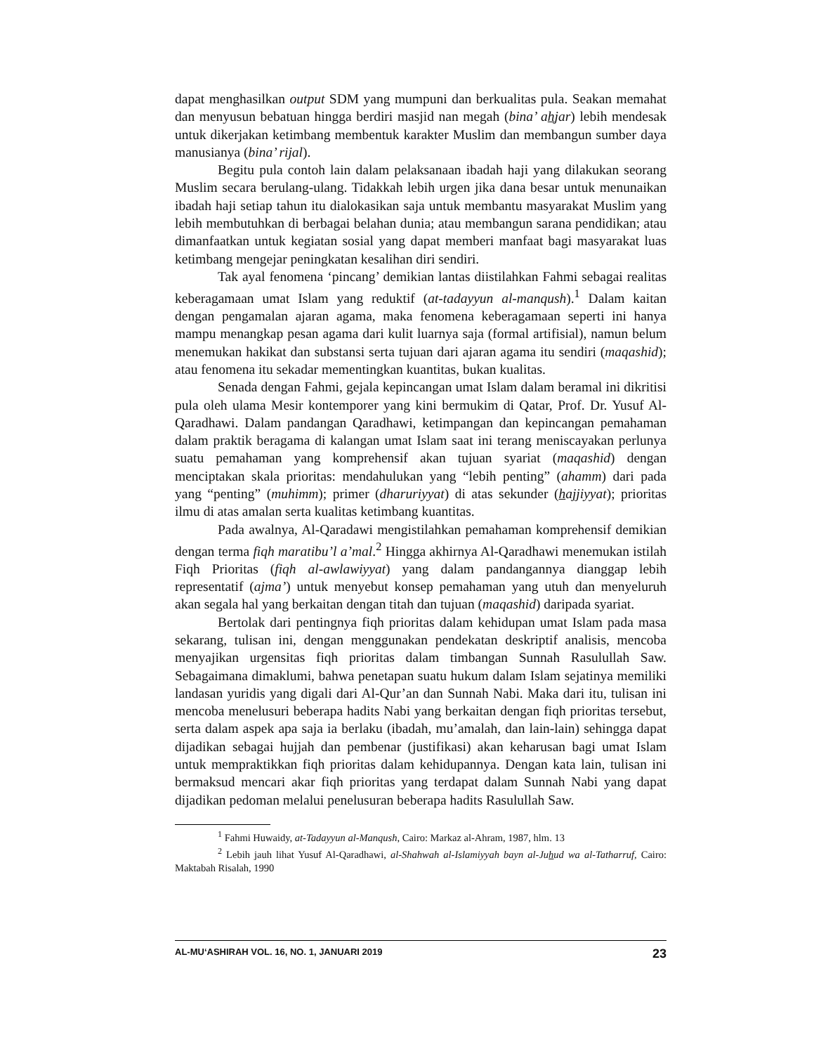dapat menghasilkan output SDM yang mumpuni dan berkualitas pula. Seakan memahat dan menyusun bebatuan hingga berdiri masjid nan megah (bina’ ahjar) lebih mendesak untuk dikerjakan ketimbang membentuk karakter Muslim dan membangun sumber daya manusianya (bina’ rijal).
Begitu pula contoh lain dalam pelaksanaan ibadah haji yang dilakukan seorang Muslim secara berulang-ulang. Tidakkah lebih urgen jika dana besar untuk menunaikan ibadah haji setiap tahun itu dialokasikan saja untuk membantu masyarakat Muslim yang lebih membutuhkan di berbagai belahan dunia; atau membangun sarana pendidikan; atau dimanfaatkan untuk kegiatan sosial yang dapat memberi manfaat bagi masyarakat luas ketimbang mengejar peningkatan kesalihan diri sendiri.
Tak ayal fenomena ‘pincang’ demikian lantas diistilahkan Fahmi sebagai realitas keberagamaan umat Islam yang reduktif (at-tadayyun al-manqush).<sup>1</sup> Dalam kaitan dengan pengamalan ajaran agama, maka fenomena keberagamaan seperti ini hanya mampu menangkap pesan agama dari kulit luarnya saja (formal artifisial), namun belum menemukan hakikat dan substansi serta tujuan dari ajaran agama itu sendiri (maqashid); atau fenomena itu sekadar mementingkan kuantitas, bukan kualitas.
Senada dengan Fahmi, gejala kepincangan umat Islam dalam beramal ini dikritisi pula oleh ulama Mesir kontemporer yang kini bermukim di Qatar, Prof. Dr. Yusuf Al-Qaradhawi. Dalam pandangan Qaradhawi, ketimpangan dan kepincangan pemahaman dalam praktik beragama di kalangan umat Islam saat ini terang meniscayakan perlunya suatu pemahaman yang komprehensif akan tujuan syariat (maqashid) dengan menciptakan skala prioritas: mendahulukan yang “lebih penting” (ahamm) dari pada yang “penting” (muhimm); primer (dharuriyyat) di atas sekunder (hajjiyyat); prioritas ilmu di atas amalan serta kualitas ketimbang kuantitas.
Pada awalnya, Al-Qaradawi mengistilahkan pemahaman komprehensif demikian dengan terma fiqh maratibu’l a’mal.<sup>2</sup> Hingga akhirnya Al-Qaradhawi menemukan istilah Fiqh Prioritas (fiqh al-awlawiyyat) yang dalam pandangannya dianggap lebih representatif (ajma’) untuk menyebut konsep pemahaman yang utuh dan menyeluruh akan segala hal yang berkaitan dengan titah dan tujuan (maqashid) daripada syariat.
Bertolak dari pentingnya fiqh prioritas dalam kehidupan umat Islam pada masa sekarang, tulisan ini, dengan menggunakan pendekatan deskriptif analisis, mencoba menyajikan urgensitas fiqh prioritas dalam timbangan Sunnah Rasulullah Saw. Sebagaimana dimaklumi, bahwa penetapan suatu hukum dalam Islam sejatinya memiliki landasan yuridis yang digali dari Al-Qur’an dan Sunnah Nabi. Maka dari itu, tulisan ini mencoba menelusuri beberapa hadits Nabi yang berkaitan dengan fiqh prioritas tersebut, serta dalam aspek apa saja ia berlaku (ibadah, mu’amalah, dan lain-lain) sehingga dapat dijadikan sebagai hujjah dan pembenar (justifikasi) akan keharusan bagi umat Islam untuk mempraktikkan fiqh prioritas dalam kehidupannya. Dengan kata lain, tulisan ini bermaksud mencari akar fiqh prioritas yang terdapat dalam Sunnah Nabi yang dapat dijadikan pedoman melalui penelusuran beberapa hadits Rasulullah Saw.
<sup>1</sup> Fahmi Huwaidy, at-Tadayyun al-Manqush, Cairo: Markaz al-Ahram, 1987, hlm. 13
<sup>2</sup> Lebih jauh lihat Yusuf Al-Qaradhawi, al-Shahwah al-Islamiyyah bayn al-Juhud wa al-Tatharruf, Cairo: Maktabah Risalah, 1990
AL-MU‘ASHIRAH VOL. 16, NO. 1, JANUARI 2019 23